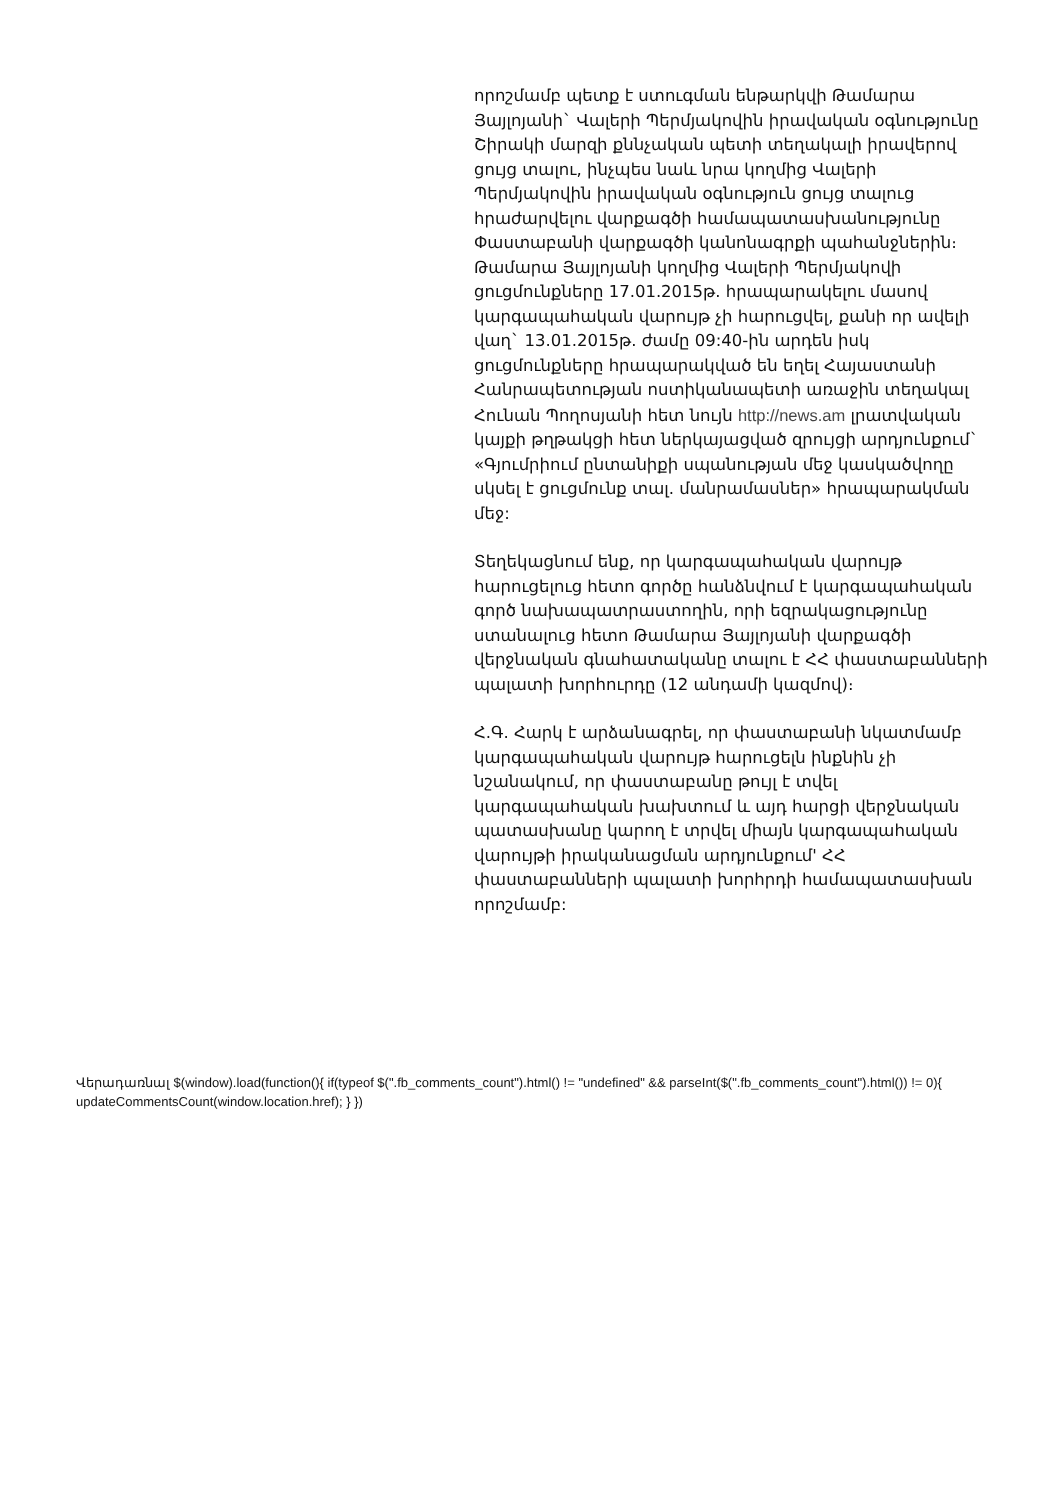որոշմամբ պետք է ստուգման ենթարկվի Թամարա Յայլոյանի` Վալերի Պերմյակովին իրավական օգնությունը Շիրակի մարզի քննչական պետի տեղակալի իրավերով ցույց տալու, ինչպես նաև նրա կողմից Վալերի Պերմյակովին իրավական օգնություն ցույց տալուց հրաժարվելու վարքագծի համապատասխանությունը Փաստաբանի վարքագծի կանոնագրքի պահանջներին։
Թամարա Յայլոյանի կողմից Վալերի Պերմյակովի ցուցմունքները 17.01.2015թ. հրապարակելու մասով կարգապահական վարույթ չի հարուցվել, քանի որ ավելի վաղ` 13.01.2015թ. ժամը 09:40-ին արդեն իսկ ցուցմունքները հրապարակված են եղել Հայաստանի Հանրապետության ոստիկանապետի առաջին տեղակալ Հունան Պողոսյանի հետ նույն http://news.am լրատվական կայքի թղթակցի հետ ներկայացված զրույցի արդյունքում` «Գյումրիում ընտանիքի սպանության մեջ կասկածվողը սկսել է ցուցմունք տալ. մանրամասներ» հրապարակման մեջ:
Տեղեկացնում ենք, որ կարգապահական վարույթ հարուցելուց հետո գործը հանձնվում է կարգապահական գործ նախապատրաստողին, որի եզրակացությունը ստանալուց հետո Թամարա Յայլոյանի վարքագծի վերջնական գնահատականը տալու է ՀՀ փաստաբանների պալատի խորհուրդը (12 անդամի կազմով)։
Հ.Գ. Հարկ է արձանագրել, որ փաստաբանի նկատմամբ կարգապահական վարույթ հարուցելն ինքնին չի նշանակում, որ փաստաբանը թույլ է տվել կարգապահական խախտում և այդ հարցի վերջնական պատասխանը կարող է տրվել միայն կարգապահական վարույթի իրականացման արդյունքում' ՀՀ փաստաբանների պալատի խորհրդի համապատասխան որոշմամբ:
Վերադառնալ $(window).load(function(){ if(typeof $(".fb_comments_count").html() != "undefined" && parseInt($(".fb_comments_count").html()) != 0){ updateCommentsCount(window.location.href); } })